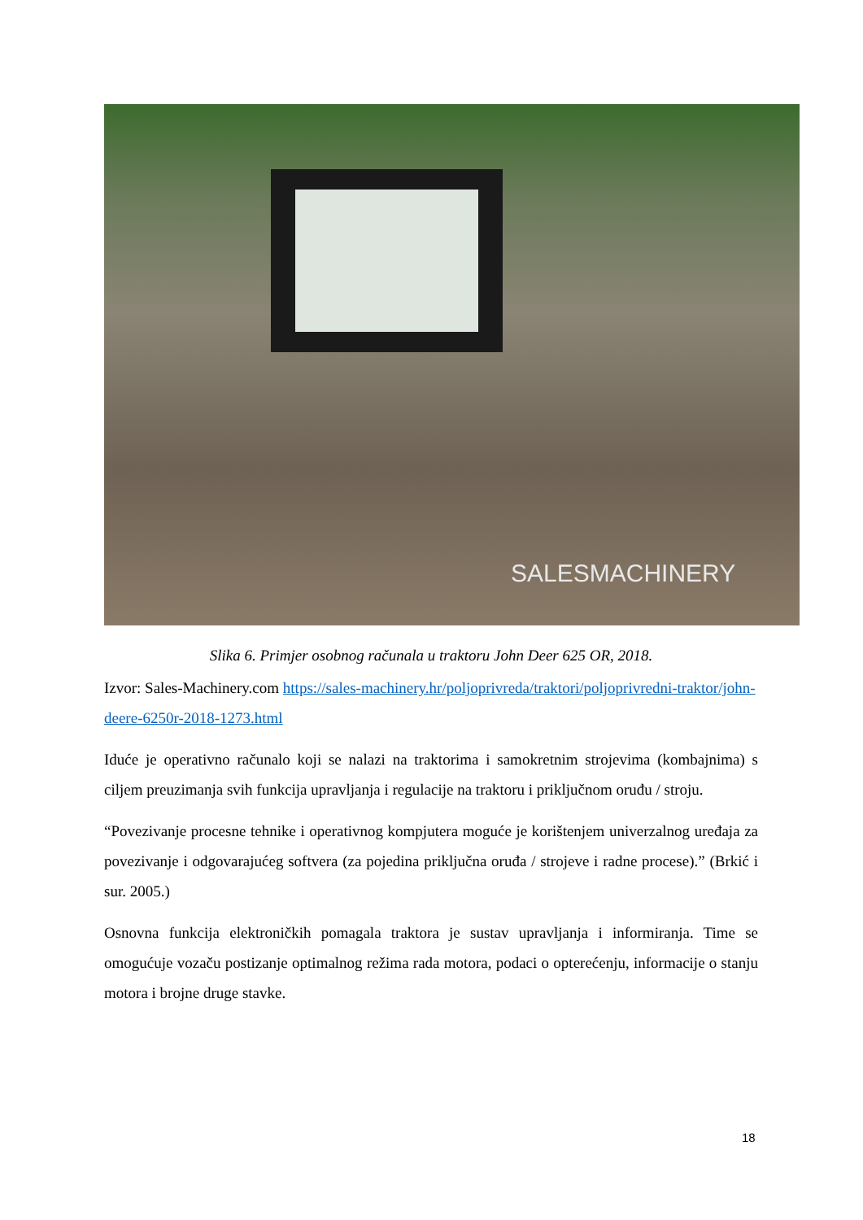SALESMACHINERY
Slika 6. Primjer osobnog računala u traktoru John Deer 625 OR, 2018.
Izvor: Sales-Machinery.com https://sales-machinery.hr/poljoprivreda/traktori/poljoprivredni-traktor/john-deere-6250r-2018-1273.html
Iduće je operativno računalo koji se nalazi na traktorima i samokretnim strojevima (kombajnima) s ciljem preuzimanja svih funkcija upravljanja i regulacije na traktoru i priključnom oruđu / stroju.
“Povezivanje procesne tehnike i operativnog kompjutera moguće je korištenjem univerzalnog uređaja za povezivanje i odgovarajućeg softvera (za pojedina priključna oruđa / strojeve i radne procese).” (Brkić i sur. 2005.)
Osnovna funkcija elektroničkih pomagala traktora je sustav upravljanja i informiranja. Time se omogućuje vozaču postizanje optimalnog režima rada motora, podaci o opterećenju, informacije o stanju motora i brojne druge stavke.
18